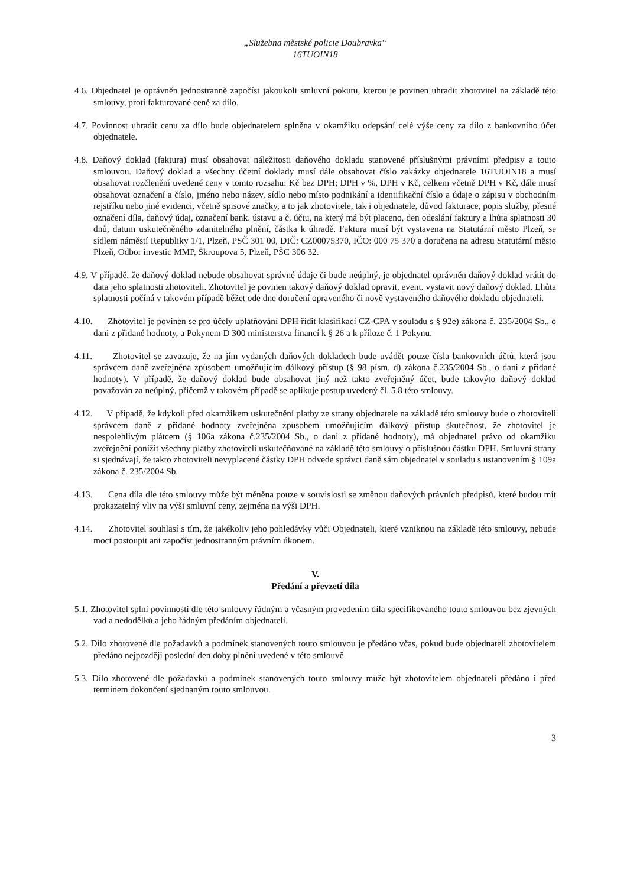„Služebna městské policie Doubravka“
16TUOIN18
4.6. Objednatel je oprávněn jednostranně započíst jakoukoli smluvní pokutu, kterou je povinen uhradit zhotovitel na základě této smlouvy, proti fakturované ceně za dílo.
4.7. Povinnost uhradit cenu za dílo bude objednatelem splněna v okamžiku odepsání celé výše ceny za dílo z bankovního účet objednatele.
4.8. Daňový doklad (faktura) musí obsahovat náležitosti daňového dokladu stanovené příslušnými právními předpisy a touto smlouvou. Daňový doklad a všechny účetní doklady musí dále obsahovat číslo zakázky objednatele 16TUOIN18 a musí obsahovat rozčlenění uvedené ceny v tomto rozsahu: Kč bez DPH; DPH v %, DPH v Kč, celkem včetně DPH v Kč, dále musí obsahovat označení a číslo, jméno nebo název, sídlo nebo místo podnikání a identifikační číslo a údaje o zápisu v obchodním rejstříku nebo jiné evidenci, včetně spisové značky, a to jak zhotovitele, tak i objednatele, důvod fakturace, popis služby, přesné označení díla, daňový údaj, označení bank. ústavu a č. účtu, na který má být placeno, den odeslání faktury a lhůta splatnosti 30 dnů, datum uskutečněného zdanitelného plnění, částka k úhradě. Faktura musí být vystavena na Statutární město Plzeň, se sídlem náměstí Republiky 1/1, Plzeň, PSČ 301 00, DIČ: CZ00075370, IČO: 000 75 370 a doručena na adresu Statutární město Plzeň, Odbor investic MMP, Škroupova 5, Plzeň, PŠC 306 32.
4.9. V případě, že daňový doklad nebude obsahovat správné údaje či bude neúplný, je objednatel oprávněn daňový doklad vrátit do data jeho splatnosti zhotoviteli. Zhotovitel je povinen takový daňový doklad opravit, event. vystavit nový daňový doklad. Lhůta splatnosti počíná v takovém případě běžet ode dne doručení opraveného či nově vystaveného daňového dokladu objednateli.
4.10. Zhotovitel je povinen se pro účely uplatňování DPH řídit klasifikací CZ-CPA v souladu s § 92e) zákona č. 235/2004 Sb., o dani z přidané hodnoty, a Pokynem D 300 ministerstva financí k § 26 a k příloze č. 1 Pokynu.
4.11. Zhotovitel se zavazuje, že na jím vydaných daňových dokladech bude uvádět pouze čísla bankovních účtů, která jsou správcem daně zveřejněna způsobem umožňujícím dálkový přístup (§ 98 písm. d) zákona č.235/2004 Sb., o dani z přidané hodnoty). V případě, že daňový doklad bude obsahovat jiný než takto zveřejněný účet, bude takovýto daňový doklad považován za neúplný, přičemž v takovém případě se aplikuje postup uvedený čl. 5.8 této smlouvy.
4.12. V případě, že kdykoli před okamžikem uskutečnění platby ze strany objednatele na základě této smlouvy bude o zhotoviteli správcem daně z přidané hodnoty zveřejněna způsobem umožňujícím dálkový přístup skutečnost, že zhotovitel je nespolehlivým plátcem (§ 106a zákona č.235/2004 Sb., o dani z přidané hodnoty), má objednatel právo od okamžiku zveřejnění ponížit všechny platby zhotoviteli uskutečňované na základě této smlouvy o příslušnou částku DPH. Smluvní strany si sjednávají, že takto zhotoviteli nevyplacené částky DPH odvede správci daně sám objednatel v souladu s ustanovením § 109a zákona č. 235/2004 Sb.
4.13. Cena díla dle této smlouvy může být měněna pouze v souvislosti se změnou daňových právních předpisů, které budou mít prokazatelný vliv na výši smluvní ceny, zejména na výši DPH.
4.14. Zhotovitel souhlasí s tím, že jakékoliv jeho pohledávky vůči Objednateli, které vzniknou na základě této smlouvy, nebude moci postoupit ani započíst jednostranným právním úkonem.
V.
Předání a převzetí díla
5.1. Zhotovitel splní povinnosti dle této smlouvy řádným a včasným provedením díla specifikovaného touto smlouvou bez zjevných vad a nedodělků a jeho řádným předáním objednateli.
5.2. Dílo zhotovené dle požadavků a podmínek stanovených touto smlouvou je předáno včas, pokud bude objednateli zhotovitelem předáno nejpozději poslední den doby plnění uvedené v této smlouvě.
5.3. Dílo zhotovené dle požadavků a podmínek stanovených touto smlouvy může být zhotovitelem objednateli předáno i před termínem dokončení sjednaným touto smlouvou.
3